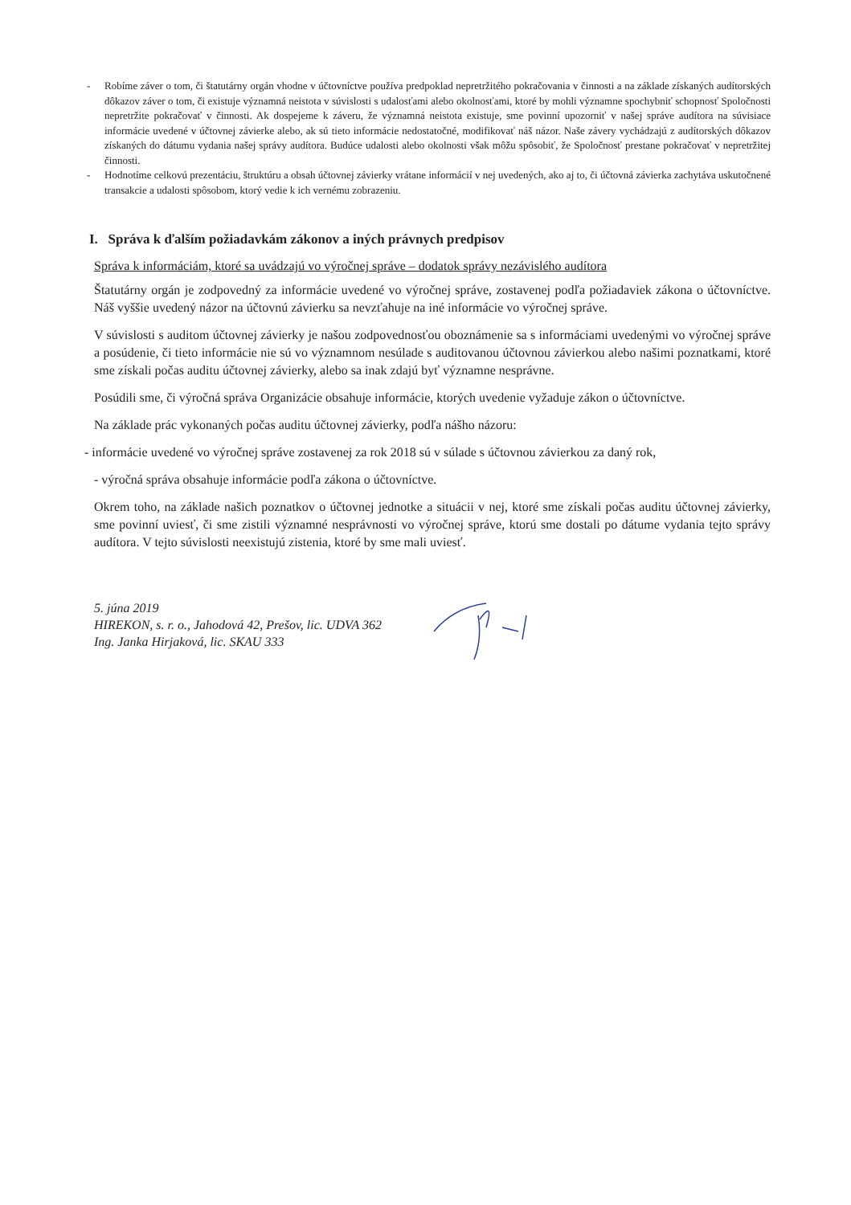- Robíme záver o tom, či štatutárny orgán vhodne v účtovníctve používa predpoklad nepretržitého pokračovania v činnosti a na základe získaných audítorských dôkazov záver o tom, či existuje významná neistota v súvislosti s udalosťami alebo okolnosťami, ktoré by mohli významne spochybniť schopnosť Spoločnosti nepretržite pokračovať v činnosti. Ak dospejeme k záveru, že významná neistota existuje, sme povinní upozorniť v našej správe audítora na súvisiace informácie uvedené v účtovnej závierke alebo, ak sú tieto informácie nedostatočné, modifikovať náš názor. Naše závery vychádzajú z audítorských dôkazov získaných do dátumu vydania našej správy audítora. Budúce udalosti alebo okolnosti však môžu spôsobiť, že Spoločnosť prestane pokračovať v nepretržitej činnosti.
- Hodnotíme celkovú prezentáciu, štruktúru a obsah účtovnej závierky vrátane informácií v nej uvedených, ako aj to, či účtovná závierka zachytáva uskutočnené transakcie a udalosti spôsobom, ktorý vedie k ich vernému zobrazeniu.
I. Správa k ďalším požiadavkám zákonov a iných právnych predpisov
Správa k informáciám, ktoré sa uvádzajú vo výročnej správe – dodatok správy nezávislého audítora
Štatutárny orgán je zodpovedný za informácie uvedené vo výročnej správe, zostavenej podľa požiadaviek zákona o účtovníctve. Náš vyššie uvedený názor na účtovnú závierku sa nevzťahuje na iné informácie vo výročnej správe.
V súvislosti s auditom účtovnej závierky je našou zodpovednosťou oboznámenie sa s informáciami uvedenými vo výročnej správe a posúdenie, či tieto informácie nie sú vo významnom nesúlade s auditovanou účtovnou závierkou alebo našimi poznatkami, ktoré sme získali počas auditu účtovnej závierky, alebo sa inak zdajú byť významne nesprávne.
Posúdili sme, či výročná správa Organizácie obsahuje informácie, ktorých uvedenie vyžaduje zákon o účtovníctve.
Na základe prác vykonaných počas auditu účtovnej závierky, podľa nášho názoru:
- informácie uvedené vo výročnej správe zostavenej za rok 2018 sú v súlade s účtovnou závierkou za daný rok,
- výročná správa obsahuje informácie podľa zákona o účtovníctve.
Okrem toho, na základe našich poznatkov o účtovnej jednotke a situácii v nej, ktoré sme získali počas auditu účtovnej závierky, sme povinní uviesť, či sme zistili významné nesprávnosti vo výročnej správe, ktorú sme dostali po dátume vydania tejto správy audítora. V tejto súvislosti neexistujú zistenia, ktoré by sme mali uviesť.
5. júna 2019
HIREKON, s. r. o., Jahodová 42, Prešov, lic. UDVA 362
Ing. Janka Hirjaková, lic. SKAU 333